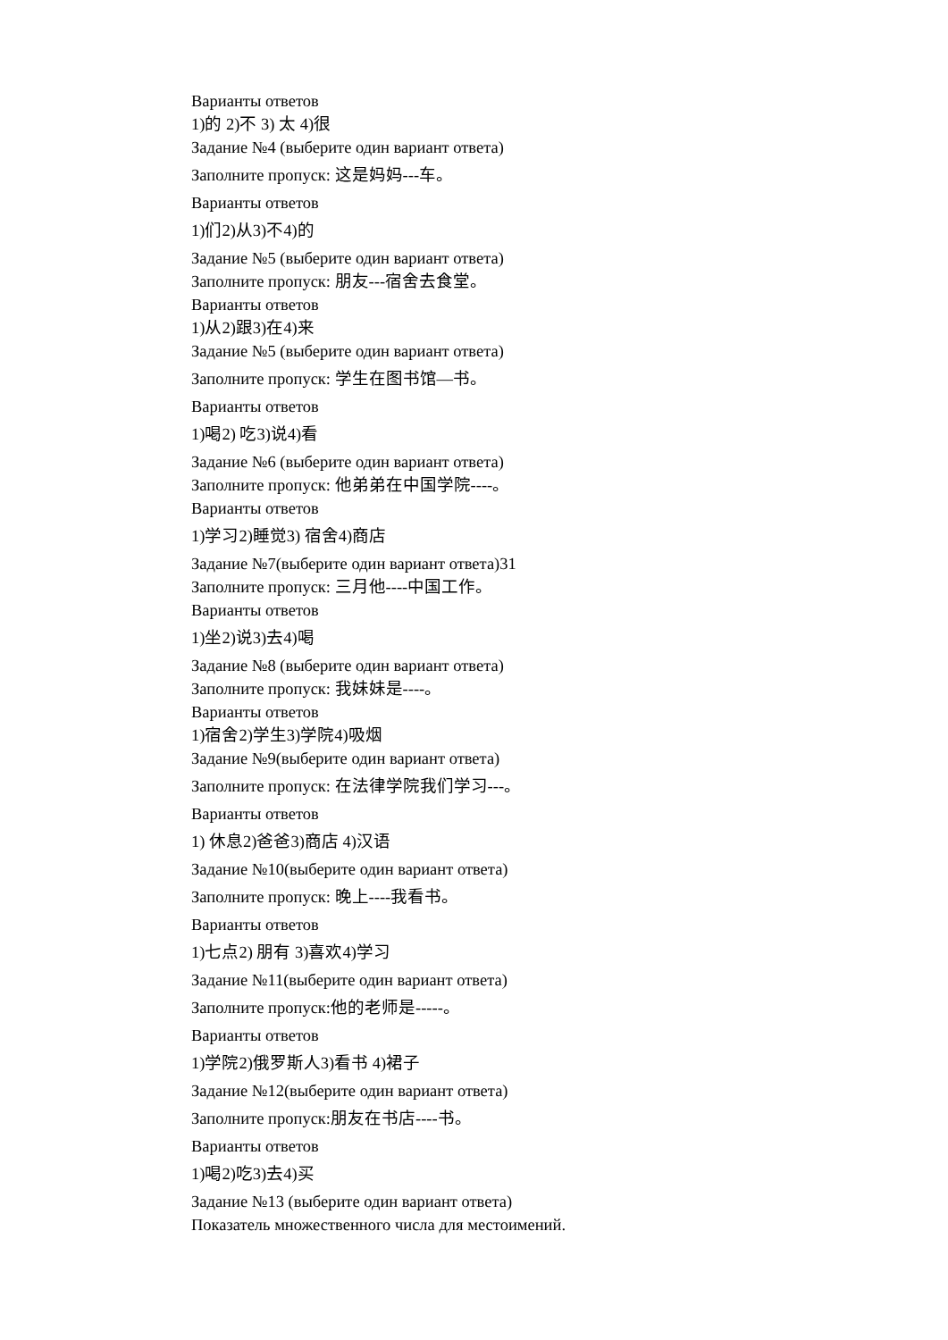Варианты ответов
1)的 2)不 3) 太 4)很
Задание №4 (выберите один вариант ответа)
Заполните пропуск: 这是妈妈---车。
Варианты ответов
1)们2)从3)不4)的
Задание №5 (выберите один вариант ответа)
Заполните пропуск: 朋友---宿舍去食堂。
Варианты ответов
1)从2)跟3)在4)来
Задание №5 (выберите один вариант ответа)
Заполните пропуск: 学生在图书馆—书。
Варианты ответов
1)喝2) 吃3)说4)看
Задание №6 (выберите один вариант ответа)
Заполните пропуск: 他弟弟在中国学院----。
Варианты ответов
1)学习2)睡觉3) 宿舍4)商店
Задание №7(выберите один вариант ответа)31
Заполните пропуск: 三月他----中国工作。
Варианты ответов
1)坐2)说3)去4)喝
Задание №8 (выберите один вариант ответа)
Заполните пропуск: 我妹妹是----。
Варианты ответов
1)宿舍2)学生3)学院4)吸烟
Задание №9(выберите один вариант ответа)
Заполните пропуск: 在法律学院我们学习---。
Варианты ответов
1) 休息2)爸爸3)商店 4)汉语
Задание №10(выберите один вариант ответа)
Заполните пропуск: 晚上----我看书。
Варианты ответов
1)七点2) 朋有 3)喜欢4)学习
Задание №11(выберите один вариант ответа)
Заполните пропуск:他的老师是-----。
Варианты ответов
1)学院2)俄罗斯人3)看书 4)裙子
Задание №12(выберите один вариант ответа)
Заполните пропуск:朋友在书店----书。
Варианты ответов
1)喝2)吃3)去4)买
Задание №13 (выберите один вариант ответа)
Показатель множественного числа для местоимений.